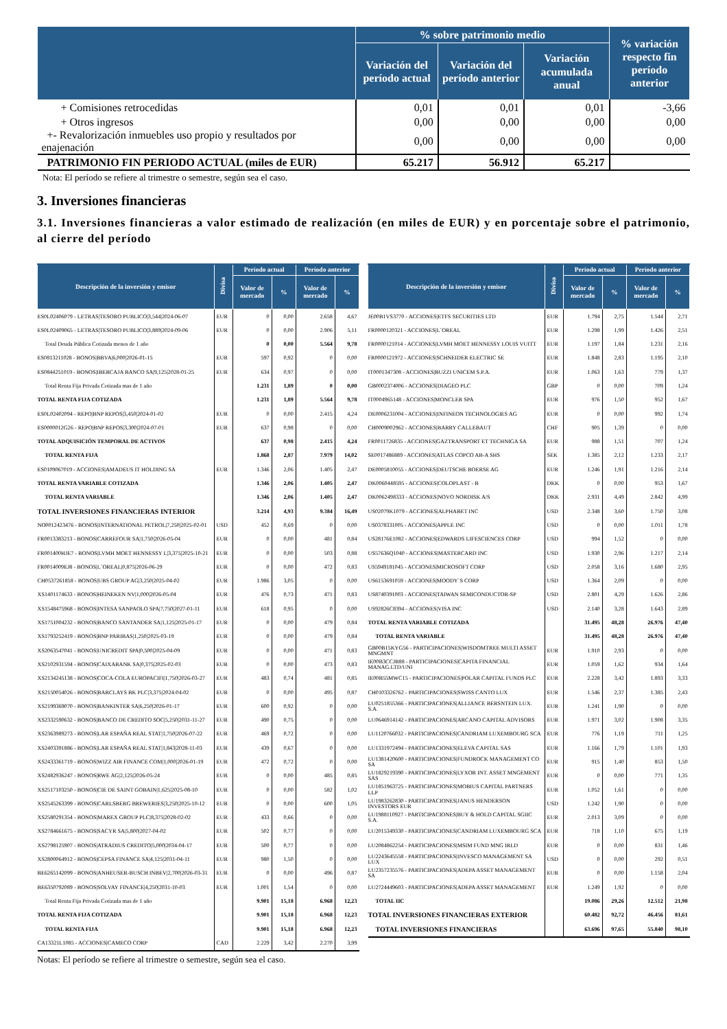| | % sobre patrimonio medio | | | % variación respecto fin período anterior |
| --- | --- | --- | --- | --- |
| | Variación del período actual | Variación del período anterior | Variación acumulada anual | |
| + Comisiones retrocedidas | 0,01 | 0,01 | 0,01 | -3,66 |
| + Otros ingresos | 0,00 | 0,00 | 0,00 | 0,00 |
| +- Revalorización inmuebles uso propio y resultados por enajenación | 0,00 | 0,00 | 0,00 | 0,00 |
| PATRIMONIO FIN PERIODO ACTUAL (miles de EUR) | 65.217 | 56.912 | 65.217 | |
Nota: El período se refiere al trimestre o semestre, según sea el caso.
3. Inversiones financieras
3.1. Inversiones financieras a valor estimado de realización (en miles de EUR) y en porcentaje sobre el patrimonio, al cierre del período
| Descripción de la inversión y emisor | Divisa | Período actual | | Período anterior | |
| --- | --- | --- | --- | --- | --- |
| | | Valor de mercado | % | Valor de mercado | % |
| ES0L02406079 - LETRAS/TESORO PUBLICO/3,544/2024-06-07 | EUR | 0 | 0,00 | 2.658 | 4,67 |
| ES0L02409065 - LETRAS/TESORO PUBLICO/3,889/2024-09-06 | EUR | 0 | 0,00 | 2.906 | 5,11 |
| Total Deuda Pública Cotizada menos de 1 año | | 0 | 0,00 | 5.564 | 9,78 |
| ES0813211028 - BONOS/BBVA/6,000/2026-01-15 | EUR | 597 | 0,92 | 0 | 0,00 |
| ES0844251019 - BONOS/IBERCAJA BANCO SA/9,125/2028-01-25 | EUR | 634 | 0,97 | 0 | 0,00 |
| Total Renta Fija Privada Cotizada mas de 1 año | | 1.231 | 1,89 | 0 | 0,00 |
| TOTAL RENTA FIJA COTIZADA | | 1.231 | 1,89 | 5.564 | 9,78 |
| ES0L02402094 - REPO/BNP REPOS/3,450/2024-01-02 | EUR | 0 | 0,00 | 2.415 | 4,24 |
| ES0000012G26 - REPO/BNP REPOS/3,300/2024-07-01 | EUR | 637 | 0,98 | 0 | 0,00 |
| TOTAL ADQUISICIÓN TEMPORAL DE ACTIVOS | | 637 | 0,98 | 2.415 | 4,24 |
| TOTAL RENTA FIJA | | 1.868 | 2,87 | 7.979 | 14,02 |
| ES0109067019 - ACCIONES/AMADEUS IT HOLDING SA | EUR | 1.346 | 2,06 | 1.405 | 2,47 |
| TOTAL RENTA VARIABLE COTIZADA | | 1.346 | 2,06 | 1.405 | 2,47 |
| TOTAL RENTA VARIABLE | | 1.346 | 2,06 | 1.405 | 2,47 |
| TOTAL INVERSIONES FINANCIERAS INTERIOR | | 3.214 | 4,93 | 9.384 | 16,49 |
| NO0012423476 - BONOS/INTERNATIONAL PETROL/7,250/2025-02-01 | USD | 452 | 0,69 | 0 | 0,00 |
| FR0013383213 - BONOS/CARREFOUR SA/1,750/2026-05-04 | EUR | 0 | 0,00 | 481 | 0,84 |
| FR001400HJE7 - BONOS/LVMH MOET HENNESSY L/3,375/2025-10-21 | EUR | 0 | 0,00 | 503 | 0,88 |
| FR0014009EJ8 - BONOS/L`OREAL/0,875/2026-06-29 | EUR | 0 | 0,00 | 472 | 0,83 |
| CH0537261858 - BONOS/UBS GROUP AG/3,250/2025-04-02 | EUR | 1.986 | 3,05 | 0 | 0,00 |
| XS1401174633 - BONOS/HEINEKEN NV/1,000/2026-05-04 | EUR | 476 | 0,73 | 471 | 0,83 |
| XS1548475968 - BONOS/INTESA SANPAOLO SPA/7,750/2027-01-11 | EUR | 618 | 0,95 | 0 | 0,00 |
| XS1751004232 - BONOS/BANCO SANTANDER SA/1,125/2025-01-17 | EUR | 0 | 0,00 | 479 | 0,84 |
| XS1793252419 - BONOS/BNP PARIBAS/1,250/2025-03-19 | EUR | 0 | 0,00 | 479 | 0,84 |
| XS2063547041 - BONOS/UNICREDIT SPA/0,500/2025-04-09 | EUR | 0 | 0,00 | 471 | 0,83 |
| XS2102931594 - BONOS/CAIXABANK SA/0,375/2025-02-03 | EUR | 0 | 0,00 | 473 | 0,83 |
| XS2134245138 - BONOS/COCA-COLA EUROPACIFI/1,750/2026-03-27 | EUR | 483 | 0,74 | 481 | 0,85 |
| XS2150054026 - BONOS/BARCLAYS BK PLC/3,375/2024-04-02 | EUR | 0 | 0,00 | 495 | 0,87 |
| XS2199369070 - BONOS/BANKINTER SA/6,250/2026-01-17 | EUR | 600 | 0,92 | 0 | 0,00 |
| XS2332590632 - BONOS/BANCO DE CREDITO SOC/5,250/2031-11-27 | EUR | 490 | 0,75 | 0 | 0,00 |
| XS2363989273 - BONOS/LAR ESPAÑA REAL STAT/1,750/2026-07-22 | EUR | 469 | 0,72 | 0 | 0,00 |
| XS2403391886 - BONOS/LAR ESPAÑA REAL STAT/1,843/2028-11-03 | EUR | 439 | 0,67 | 0 | 0,00 |
| XS2433361719 - BONOS/WIZZ AIR FINANCE COM/1,000/2026-01-19 | EUR | 472 | 0,72 | 0 | 0,00 |
| XS2482936247 - BONOS/RWE AG/2,125/2026-05-24 | EUR | 0 | 0,00 | 485 | 0,85 |
| XS2517103250 - BONOS/CIE DE SAINT GOBAIN/1,625/2025-08-10 | EUR | 0 | 0,00 | 582 | 1,02 |
| XS2545263399 - BONOS/CARLSBERG BREWERIES/3,250/2025-10-12 | EUR | 0 | 0,00 | 600 | 1,05 |
| XS2580291354 - BONOS/MAREX GROUP PLC/8,375/2028-02-02 | EUR | 433 | 0,66 | 0 | 0,00 |
| XS2784661675 - BONOS/SACYR SA/5,800/2027-04-02 | EUR | 502 | 0,77 | 0 | 0,00 |
| XS2798125907 - BONOS/ATRADIUS CREDITO/5,000/2034-04-17 | EUR | 500 | 0,77 | 0 | 0,00 |
| XS2800064912 - BONOS/CEPSA FINANCE SA/4,125/2031-04-11 | EUR | 980 | 1,50 | 0 | 0,00 |
| BE6265142099 - BONOS/ANHEUSER-BUSCH INBEV/2,700/2026-03-31 | EUR | 0 | 0,00 | 496 | 0,87 |
| BE6350792089 - BONOS/SOLVAY FINANCE/4,250/2031-10-03 | EUR | 1.001 | 1,54 | 0 | 0,00 |
| Total Renta Fija Privada Cotizada mas de 1 año | | 9.901 | 15,18 | 6.968 | 12,23 |
| TOTAL RENTA FIJA COTIZADA | | 9.901 | 15,18 | 6.968 | 12,23 |
| TOTAL RENTA FIJA | | 9.901 | 15,18 | 6.968 | 12,23 |
| CA13321L1085 - ACCIONES/CAMECO CORP | CAD | 2.229 | 3,42 | 2.270 | 3,99 |
Notas: El período se refiere al trimestre o semestre, según sea el caso.
| Descripción de la inversión y emisor | Divisa | Período actual | | Período anterior | |
| --- | --- | --- | --- | --- | --- |
| | | Valor de mercado | % | Valor de mercado | % |
| JE00B1VS3770 - ACCIONES/ETFS SECURITIES LTD | EUR | 1.794 | 2,75 | 1.544 | 2,71 |
| FR0000120321 - ACCIONES/L`OREAL | EUR | 1.298 | 1,99 | 1.426 | 2,51 |
| FR0000121014 - ACCIONES/LVMH MOET HENNESSY LOUIS VUITT | EUR | 1.197 | 1,84 | 1.231 | 2,16 |
| FR0000121972 - ACCIONES/SCHNEIDER ELECTRIC SE | EUR | 1.848 | 2,83 | 1.195 | 2,10 |
| IT0001347308 - ACCIONES/BUZZI UNICEM S.P.A. | EUR | 1.063 | 1,63 | 779 | 1,37 |
| GB0002374006 - ACCIONES/DIAGEO PLC | GBP | 0 | 0,00 | 709 | 1,24 |
| IT0004965148 - ACCIONES/MONCLER SPA | EUR | 976 | 1,50 | 952 | 1,67 |
| DE0006231004 - ACCIONES/INFINEON TECHNOLOGIES AG | EUR | 0 | 0,00 | 992 | 1,74 |
| CH0009002962 - ACCIONES/BARRY CALLEBAUT | CHF | 905 | 1,39 | 0 | 0,00 |
| FR0011726835 - ACCIONES/GAZTRANSPORT ET TECHNIGA SA | EUR | 988 | 1,51 | 707 | 1,24 |
| SE0017486889 - ACCIONES/ATLAS COPCO AB-A SHS | SEK | 1.385 | 2,12 | 1.233 | 2,17 |
| DE0005810055 - ACCIONES/DEUTSCHE BOERSE AG | EUR | 1.246 | 1,91 | 1.216 | 2,14 |
| DK0060448595 - ACCIONES/COLOPLAST - B | DKK | 0 | 0,00 | 953 | 1,67 |
| DK0062498333 - ACCIONES/NOVO NORDISK A/S | DKK | 2.931 | 4,49 | 2.842 | 4,99 |
| US02079K1079 - ACCIONES/ALPHABET INC | USD | 2.348 | 3,60 | 1.750 | 3,08 |
| US0378331005 - ACCIONES/APPLE INC | USD | 0 | 0,00 | 1.011 | 1,78 |
| US28176E1082 - ACCIONES/EDWARDS LIFESCIENCES CORP | USD | 994 | 1,52 | 0 | 0,00 |
| US57636Q1040 - ACCIONES/MASTERCARD INC | USD | 1.930 | 2,96 | 1.217 | 2,14 |
| US5949181045 - ACCIONES/MICROSOFT CORP | USD | 2.058 | 3,16 | 1.680 | 2,95 |
| US6153691059 - ACCIONES/MOODY`S CORP | USD | 1.364 | 2,09 | 0 | 0,00 |
| US8740391003 - ACCIONES/TAIWAN SEMICONDUCTOR-SP | USD | 2.801 | 4,29 | 1.626 | 2,86 |
| US92826C8394 - ACCIONES/VISA INC | USD | 2.140 | 3,28 | 1.643 | 2,89 |
| TOTAL RENTA VARIABLE COTIZADA | | 31.495 | 48,28 | 26.976 | 47,40 |
| TOTAL RENTA VARIABLE | | 31.495 | 48,28 | 26.976 | 47,40 |
| GB00B15KYG56 - PARTICIPACIONES/WISDOMTREE MULTI ASSET MNGMNT | EUR | 1.910 | 2,93 | 0 | 0,00 |
| IE00B3CCJB88 - PARTICIPACIONES/CAPITA FINANCIAL MANAG.LTD/UNI | EUR | 1.059 | 1,62 | 934 | 1,64 |
| IE00B55MWC15 - PARTICIPACIONES/POLAR CAPITAL FUNDS PLC | EUR | 2.228 | 3,42 | 1.893 | 3,33 |
| CH0103326762 - PARTICIPACIONES/SWISS CANTO LUX | EUR | 1.546 | 2,37 | 1.385 | 2,43 |
| LU0251855366 - PARTICIPACIONES/ALLIANCE BERSNTEIN LUX. S.A. | EUR | 1.241 | 1,90 | 0 | 0,00 |
| LU0646914142 - PARTICIPACIONES/ARCANO CAPITAL ADVISORS | EUR | 1.971 | 3,02 | 1.908 | 3,35 |
| LU1120766032 - PARTICIPACIONES/CANDRIAM LUXEMBOURG SCA | EUR | 776 | 1,19 | 711 | 1,25 |
| LU1331972494 - PARTICIPACIONES/ELEVA CAPITAL SAS | EUR | 1.166 | 1,79 | 1.101 | 1,93 |
| LU1381420600 - PARTICIPACIONES/FUNDROCK MANAGEMENT CO SA | EUR | 915 | 1,40 | 853 | 1,50 |
| LU1829219390 - PARTICIPACIONES/LYXOR INT. ASSET MNGEMENT SAS | EUR | 0 | 0,00 | 771 | 1,35 |
| LU1851963725 - PARTICIPACIONES/MOBIUS CAPITAL PARTNERS LLP | EUR | 1.052 | 1,61 | 0 | 0,00 |
| LU1983262830 - PARTICIPACIONES/JANUS HENDERSON INVESTORS EUR | USD | 1.242 | 1,90 | 0 | 0,00 |
| LU1988110927 - PARTICIPACIONES/BUY & HOLD CAPITAL SGIIC S.A. | EUR | 2.013 | 3,09 | 0 | 0,00 |
| LU2015349330 - PARTICIPACIONES/CANDRIAM LUXEMBOURG SCA | EUR | 718 | 1,10 | 675 | 1,19 |
| LU2084862254 - PARTICIPACIONES/MSIM FUND MNG IRLD | EUR | 0 | 0,00 | 831 | 1,46 |
| LU2243645558 - PARTICIPACIONES/INVESCO MANAGEMENT SA LUX | USD | 0 | 0,00 | 292 | 0,51 |
| LU2357235576 - PARTICIPACIONES/ADEPA ASSET MANAGEMENT SA | EUR | 0 | 0,00 | 1.158 | 2,04 |
| LU2724449603 - PARTICIPACIONES/ADEPA ASSET MANAGEMENT | EUR | 1.249 | 1,92 | 0 | 0,00 |
| TOTAL IIC | | 19.086 | 29,26 | 12.512 | 21,98 |
| TOTAL INVERSIONES FINANCIERAS EXTERIOR | | 60.482 | 92,72 | 46.456 | 81,61 |
| TOTAL INVERSIONES FINANCIERAS | | 63.696 | 97,65 | 55.840 | 98,10 |